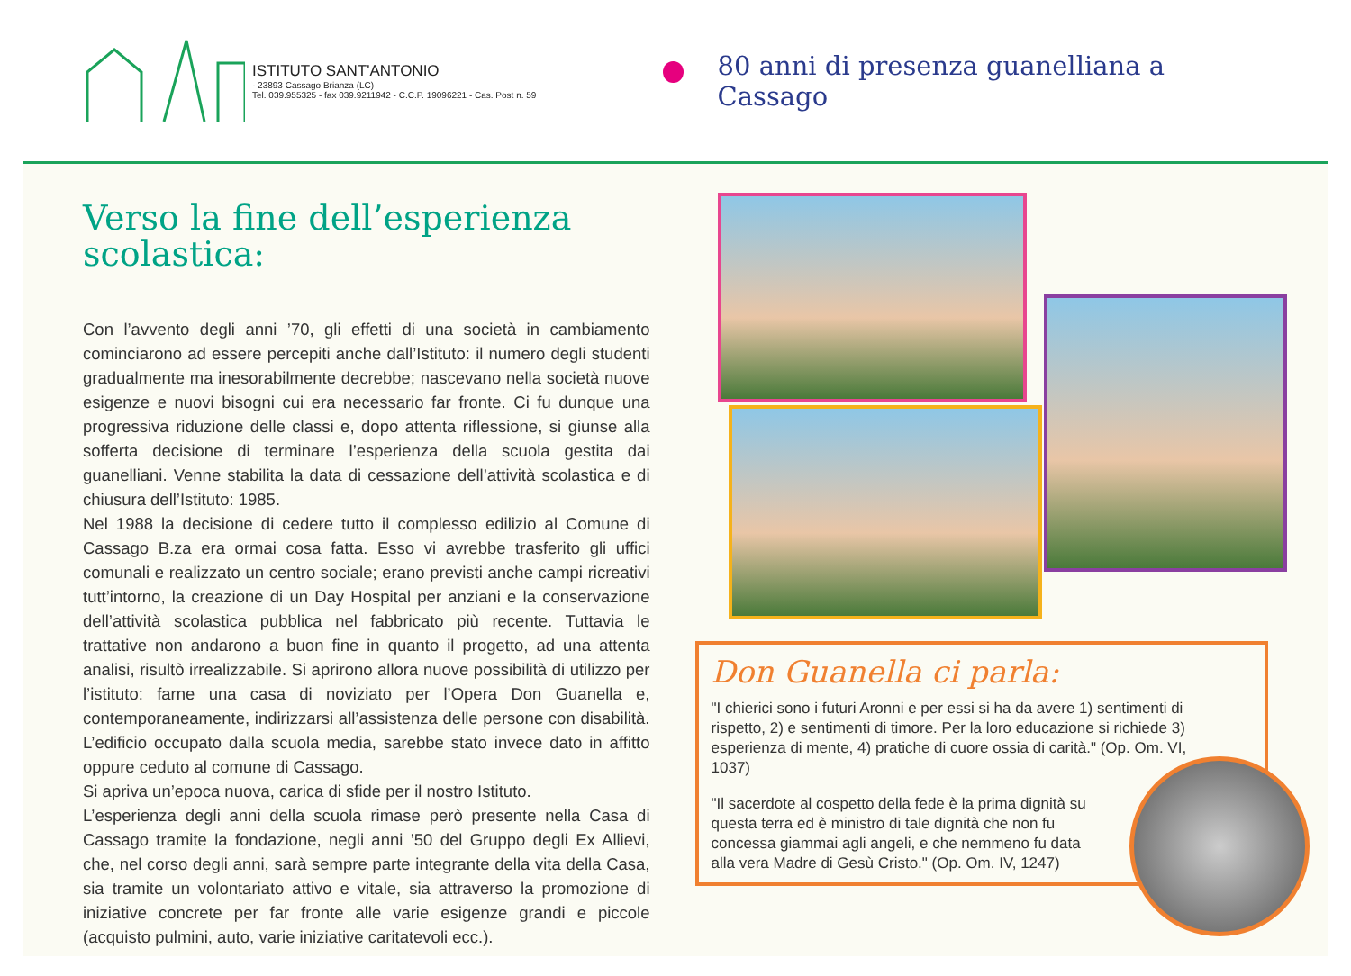ISTITUTO SANT'ANTONIO
- 23893 Cassago Brianza (LC)
Tel. 039.955325 - fax 039.9211942 - C.C.P. 19096221 - Cas. Post n. 59
80 anni di presenza guanelliana a Cassago
Verso la fine dell’esperienza scolastica:
Con l’avvento degli anni ’70, gli effetti di una società in cambiamento cominciarono ad essere percepiti anche dall’Istituto: il numero degli studenti gradualmente ma inesorabilmente decrebbe; nascevano nella società nuove esigenze e nuovi bisogni cui era necessario far fronte. Ci fu dunque una progressiva riduzione delle classi e, dopo attenta riflessione, si giunse alla sofferta decisione di terminare l’esperienza della scuola gestita dai guanelliani. Venne stabilita la data di cessazione dell’attività scolastica e di chiusura dell’Istituto: 1985.
Nel 1988 la decisione di cedere tutto il complesso edilizio al Comune di Cassago B.za era ormai cosa fatta. Esso vi avrebbe trasferito gli uffici comunali e realizzato un centro sociale; erano previsti anche campi ricreativi tutt’intorno, la creazione di un Day Hospital per anziani e la conservazione dell’attività scolastica pubblica nel fabbricato più recente. Tuttavia le trattative non andarono a buon fine in quanto il progetto, ad una attenta analisi, risultò irrealizzabile. Si aprirono allora nuove possibilità di utilizzo per l’istituto: farne una casa di noviziato per l’Opera Don Guanella e, contemporaneamente, indirizzarsi all’assistenza delle persone con disabilità. L’edificio occupato dalla scuola media, sarebbe stato invece dato in affitto oppure ceduto al comune di Cassago.
Si apriva un’epoca nuova, carica di sfide per il nostro Istituto.
L’esperienza degli anni della scuola rimase però presente nella Casa di Cassago tramite la fondazione, negli anni ’50 del Gruppo degli Ex Allievi, che, nel corso degli anni, sarà sempre parte integrante della vita della Casa, sia tramite un volontariato attivo e vitale, sia attraverso la promozione di iniziative concrete per far fronte alle varie esigenze grandi e piccole (acquisto pulmini, auto, varie iniziative caritatevoli ecc.).
Don Guanella ci parla:
"I chierici sono i futuri Aronni e per essi si ha da avere 1) sentimenti di rispetto, 2) e sentimenti di timore. Per la loro educazione si richiede 3) esperienza di mente, 4) pratiche di cuore ossia di carità." (Op. Om. VI, 1037)
"Il sacerdote al cospetto della fede è la prima dignità su questa terra ed è ministro di tale dignità che non fu concessa giammai agli angeli, e che nemmeno fu data alla vera Madre di Gesù Cristo." (Op. Om. IV, 1247)